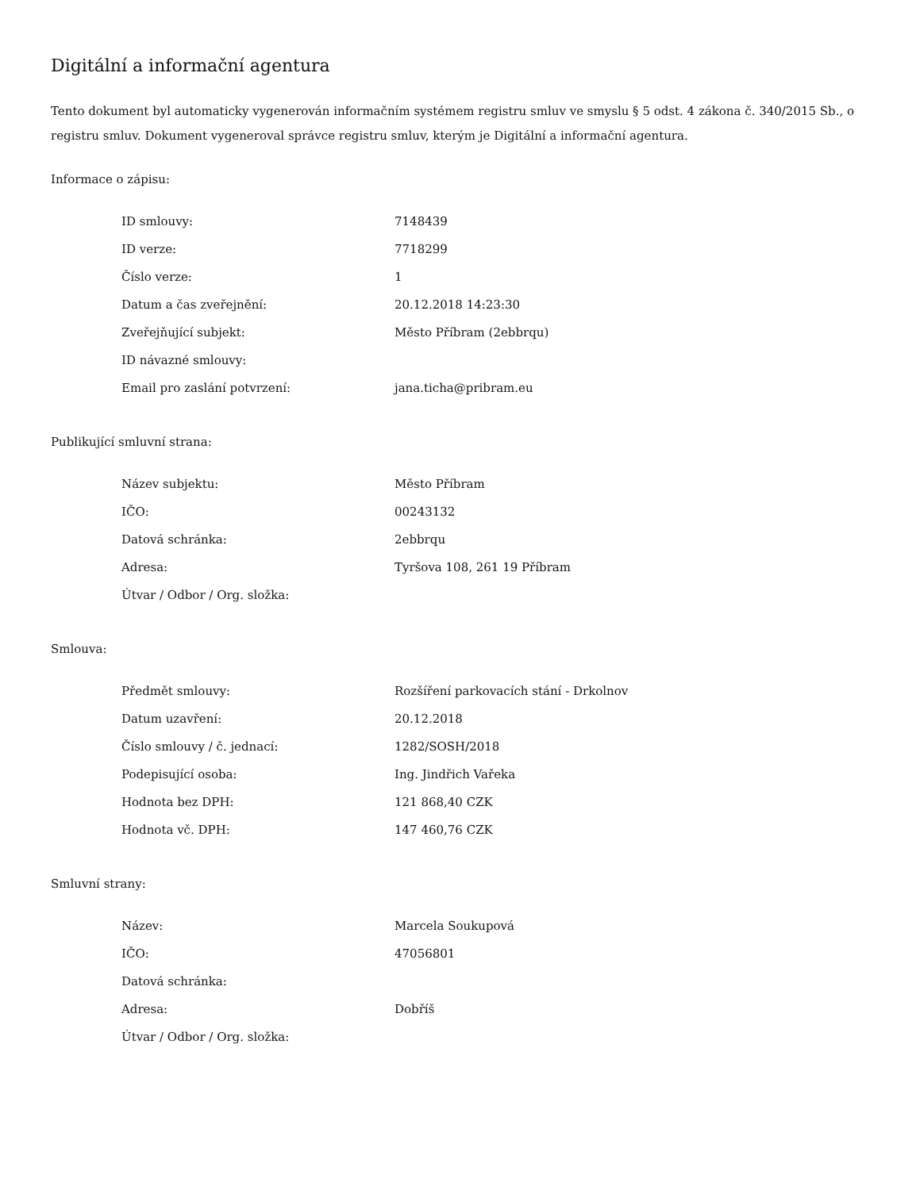Digitální a informační agentura
Tento dokument byl automaticky vygenerován informačním systémem registru smluv ve smyslu § 5 odst. 4 zákona č. 340/2015 Sb., o registru smluv. Dokument vygeneroval správce registru smluv, kterým je Digitální a informační agentura.
Informace o zápisu:
| ID smlouvy: | 7148439 |
| ID verze: | 7718299 |
| Číslo verze: | 1 |
| Datum a čas zveřejnění: | 20.12.2018 14:23:30 |
| Zveřejňující subjekt: | Město Příbram (2ebbrqu) |
| ID návazné smlouvy: | |
| Email pro zaslání potvrzení: | jana.ticha@pribram.eu |
Publikující smluvní strana:
| Název subjektu: | Město Příbram |
| IČO: | 00243132 |
| Datová schránka: | 2ebbrqu |
| Adresa: | Tyršova 108, 261 19 Příbram |
| Útvar / Odbor / Org. složka: | |
Smlouva:
| Předmět smlouvy: | Rozšíření parkovacích stání - Drkolnov |
| Datum uzavření: | 20.12.2018 |
| Číslo smlouvy / č. jednací: | 1282/SOSH/2018 |
| Podepisující osoba: | Ing. Jindřich Vařeka |
| Hodnota bez DPH: | 121 868,40 CZK |
| Hodnota vč. DPH: | 147 460,76 CZK |
Smluvní strany:
| Název: | Marcela Soukupová |
| IČO: | 47056801 |
| Datová schránka: | |
| Adresa: | Dobříš |
| Útvar / Odbor / Org. složka: | |